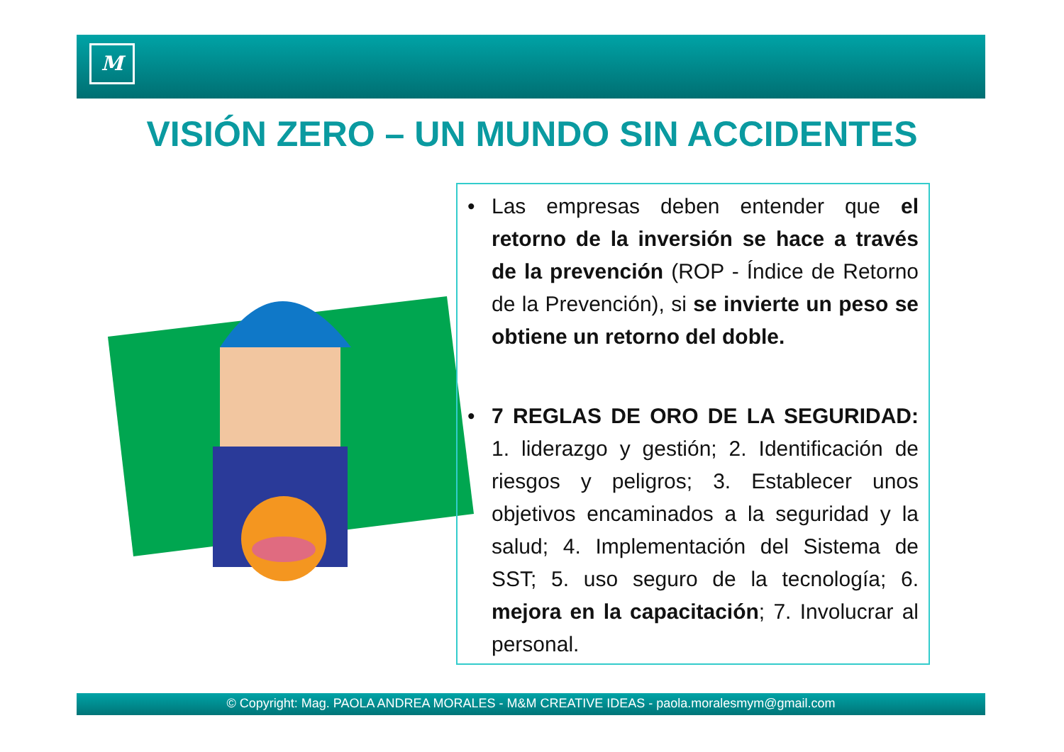M
VISIÓN ZERO – UN MUNDO SIN ACCIDENTES
• Las empresas deben entender que el retorno de la inversión se hace a través de la prevención (ROP - Índice de Retorno de la Prevención), si se invierte un peso se obtiene un retorno del doble.
• 7 REGLAS DE ORO DE LA SEGURIDAD: 1. liderazgo y gestión; 2. Identificación de riesgos y peligros; 3. Establecer unos objetivos encaminados a la seguridad y la salud; 4. Implementación del Sistema de SST; 5. uso seguro de la tecnología; 6. mejora en la capacitación; 7. Involucrar al personal.
© Copyright: Mag. PAOLA ANDREA MORALES - M&M CREATIVE IDEAS - paola.moralesmym@gmail.com